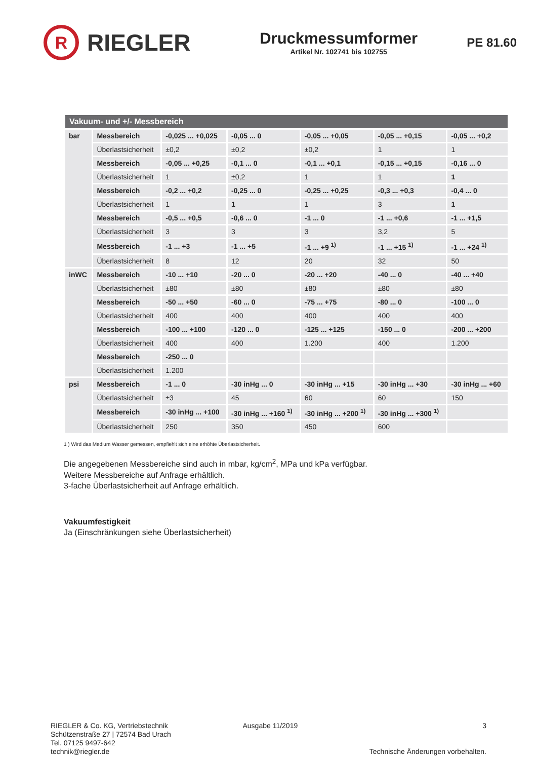R
RIEGLER
Druckmessumformer
Artikel Nr. 102741 bis 102755
PE 81.60
| Vakuum- und +/- Messbereich | | | | | | |
| --- | --- | --- | --- | --- | --- | --- |
| bar | Messbereich | -0,025 ... +0,025 | -0,05 ... 0 | -0,05 ... +0,05 | -0,05 ... +0,15 | -0,05 ... +0,2 |
| | Überlastsicherheit | ±0,2 | ±0,2 | ±0,2 | 1 | 1 |
| | Messbereich | -0,05 ... +0,25 | -0,1 ... 0 | -0,1 ... +0,1 | -0,15 ... +0,15 | -0,16 ... 0 |
| | Überlastsicherheit | 1 | ±0,2 | 1 | 1 | 1 |
| | Messbereich | -0,2 ... +0,2 | -0,25 ... 0 | -0,25 ... +0,25 | -0,3 ... +0,3 | -0,4 ... 0 |
| | Überlastsicherheit | 1 | 1 | 1 | 3 | 1 |
| | Messbereich | -0,5 ... +0,5 | -0,6 ... 0 | -1 ... 0 | -1 ... +0,6 | -1 ... +1,5 |
| | Überlastsicherheit | 3 | 3 | 3 | 3,2 | 5 |
| | Messbereich | -1 ... +3 | -1 ... +5 | -1 ... +9 <sup>1)</sup> | -1 ... +15 <sup>1)</sup> | -1 ... +24 <sup>1)</sup> |
| | Überlastsicherheit | 8 | 12 | 20 | 32 | 50 |
| inWC | Messbereich | -10 ... +10 | -20 ... 0 | -20 ... +20 | -40 ... 0 | -40 ... +40 |
| | Überlastsicherheit | ±80 | ±80 | ±80 | ±80 | ±80 |
| | Messbereich | -50 ... +50 | -60 ... 0 | -75 ... +75 | -80 ... 0 | -100 ... 0 |
| | Überlastsicherheit | 400 | 400 | 400 | 400 | 400 |
| | Messbereich | -100 ... +100 | -120 ... 0 | -125 ... +125 | -150 ... 0 | -200 ... +200 |
| | Überlastsicherheit | 400 | 400 | 1.200 | 400 | 1.200 |
| | Messbereich | -250 ... 0 | | | | |
| | Überlastsicherheit | 1.200 | | | | |
| psi | Messbereich | -1 ... 0 | -30 inHg ... 0 | -30 inHg ... +15 | -30 inHg ... +30 | -30 inHg ... +60 |
| | Überlastsicherheit | ±3 | 45 | 60 | 60 | 150 |
| | Messbereich | -30 inHg ... +100 | -30 inHg ... +160 <sup>1)</sup> | -30 inHg ... +200 <sup>1)</sup> | -30 inHg ... +300 <sup>1)</sup> | |
| | Überlastsicherheit | 250 | 350 | 450 | 600 | |
1 ) Wird das Medium Wasser gemessen, empfiehlt sich eine erhöhte Überlastsicherheit.
Die angegebenen Messbereiche sind auch in mbar, kg/cm<sup>2</sup>, MPa und kPa verfügbar.
Weitere Messbereiche auf Anfrage erhältlich.
3-fache Überlastsicherheit auf Anfrage erhältlich.
Vakuumfestigkeit
Ja (Einschränkungen siehe Überlastsicherheit)
RIEGLER & Co. KG, Vertriebstechnik
Schützenstraße 27 | 72574 Bad Urach
Tel. 07125 9497-642
technik@riegler.de
Ausgabe 11/2019 3
Technische Änderungen vorbehalten.